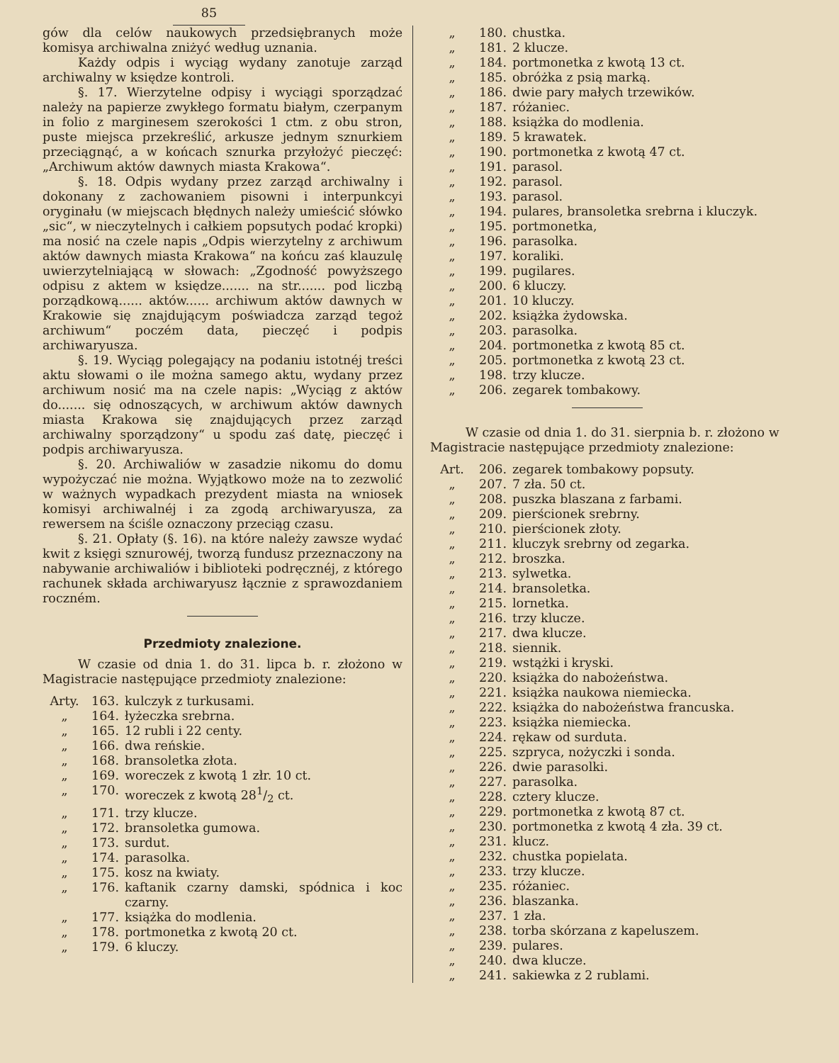85
gów dla celów naukowych przedsiębranych może komisya archiwalna zniżyć według uznania.
Każdy odpis i wyciąg wydany zanotuje zarząd archiwalny w księdze kontroli.
§. 17. Wierzytelne odpisy i wyciągi sporządzać należy na papierze zwykłego formatu białym, czerpanym in folio z marginesem szerokości 1 ctm. z obu stron, puste miejsca przekreślić, arkusze jednym sznurkiem przeciągnąć, a w końcach sznurka przyłożyć pieczęć: „Archiwum aktów dawnych miasta Krakowa“.
§. 18. Odpis wydany przez zarząd archiwalny i dokonany z zachowaniem pisowni i interpunkcyi oryginału (w miejscach błędnych należy umieścić słówko „sic“, w nieczytelnych i całkiem popsutych podać kropki) ma nosić na czele napis „Odpis wierzytelny z archiwum aktów dawnych miasta Krakowa“ na końcu zaś klauzulę uwierzytelniającą w słowach: „Zgodność powyższego odpisu z aktem w księdze....... na str....... pod liczbą porządkową...... aktów...... archiwum aktów dawnych w Krakowie się znajdującym poświadcza zarząd tegoż archiwum“ poczém data, pieczęć i podpis archiwaryusza.
§. 19. Wyciąg polegający na podaniu istotnéj treści aktu słowami o ile można samego aktu, wydany przez archiwum nosić ma na czele napis: „Wyciąg z aktów do....... się odnoszących, w archiwum aktów dawnych miasta Krakowa się znajdujących przez zarząd archiwalny sporządzony“ u spodu zaś datę, pieczęć i podpis archiwaryusza.
§. 20. Archiwaliów w zasadzie nikomu do domu wypożyczać nie można. Wyjątkowo może na to zezwolić w ważnych wypadkach prezydent miasta na wniosek komisyi archiwalnéj i za zgodą archiwaryusza, za rewersem na ściśle oznaczony przeciąg czasu.
§. 21. Opłaty (§. 16). na które należy zawsze wydać kwit z księgi sznurowéj, tworzą fundusz przeznaczony na nabywanie archiwaliów i biblioteki podręcznéj, z którego rachunek składa archiwaryusz łącznie z sprawozdaniem roczném.
Przedmioty znalezione.
W czasie od dnia 1. do 31. lipca b. r. złożono w Magistracie następujące przedmioty znalezione:
Arty. 163. kulczyk z turkusami.
„ 164. łyżeczka srebrna.
„ 165. 12 rubli i 22 centy.
„ 166. dwa reńskie.
„ 168. bransoletka złota.
„ 169. woreczek z kwotą 1 złr. 10 ct.
„ 170. woreczek z kwotą 281/2 ct.
„ 171. trzy klucze.
„ 172. bransoletka gumowa.
„ 173. surdut.
„ 174. parasolka.
„ 175. kosz na kwiaty.
„ 176. kaftanik czarny damski, spódnica i koc czarny.
„ 177. książka do modlenia.
„ 178. portmonetka z kwotą 20 ct.
„ 179. 6 kluczy.
„ 180. chustka.
„ 181. 2 klucze.
„ 184. portmonetka z kwotą 13 ct.
„ 185. obróżka z psią marką.
„ 186. dwie pary małych trzewików.
„ 187. różaniec.
„ 188. książka do modlenia.
„ 189. 5 krawatek.
„ 190. portmonetka z kwotą 47 ct.
„ 191. parasol.
„ 192. parasol.
„ 193. parasol.
„ 194. pulares, bransoletka srebrna i kluczyk.
„ 195. portmonetka,
„ 196. parasolka.
„ 197. koraliki.
„ 199. pugilares.
„ 200. 6 kluczy.
„ 201. 10 kluczy.
„ 202. książka żydowska.
„ 203. parasolka.
„ 204. portmonetka z kwotą 85 ct.
„ 205. portmonetka z kwotą 23 ct.
„ 198. trzy klucze.
„ 206. zegarek tombakowy.
W czasie od dnia 1. do 31. sierpnia b. r. złożono w Magistracie następujące przedmioty znalezione:
Art. 206. zegarek tombakowy popsuty.
„ 207. 7 zła. 50 ct.
„ 208. puszka blaszana z farbami.
„ 209. pierścionek srebrny.
„ 210. pierścionek złoty.
„ 211. kluczyk srebrny od zegarka.
„ 212. broszka.
„ 213. sylwetka.
„ 214. bransoletka.
„ 215. lornetka.
„ 216. trzy klucze.
„ 217. dwa klucze.
„ 218. siennik.
„ 219. wstążki i kryski.
„ 220. książka do nabożeństwa.
„ 221. książka naukowa niemiecka.
„ 222. książka do nabożeństwa francuska.
„ 223. książka niemiecka.
„ 224. rękaw od surduta.
„ 225. szpryca, nożyczki i sonda.
„ 226. dwie parasolki.
„ 227. parasolka.
„ 228. cztery klucze.
„ 229. portmonetka z kwotą 87 ct.
„ 230. portmonetka z kwotą 4 zła. 39 ct.
„ 231. klucz.
„ 232. chustka popielata.
„ 233. trzy klucze.
„ 235. różaniec.
„ 236. blaszanka.
„ 237. 1 zła.
„ 238. torba skórzana z kapeluszem.
„ 239. pulares.
„ 240. dwa klucze.
„ 241. sakiewka z 2 rublami.